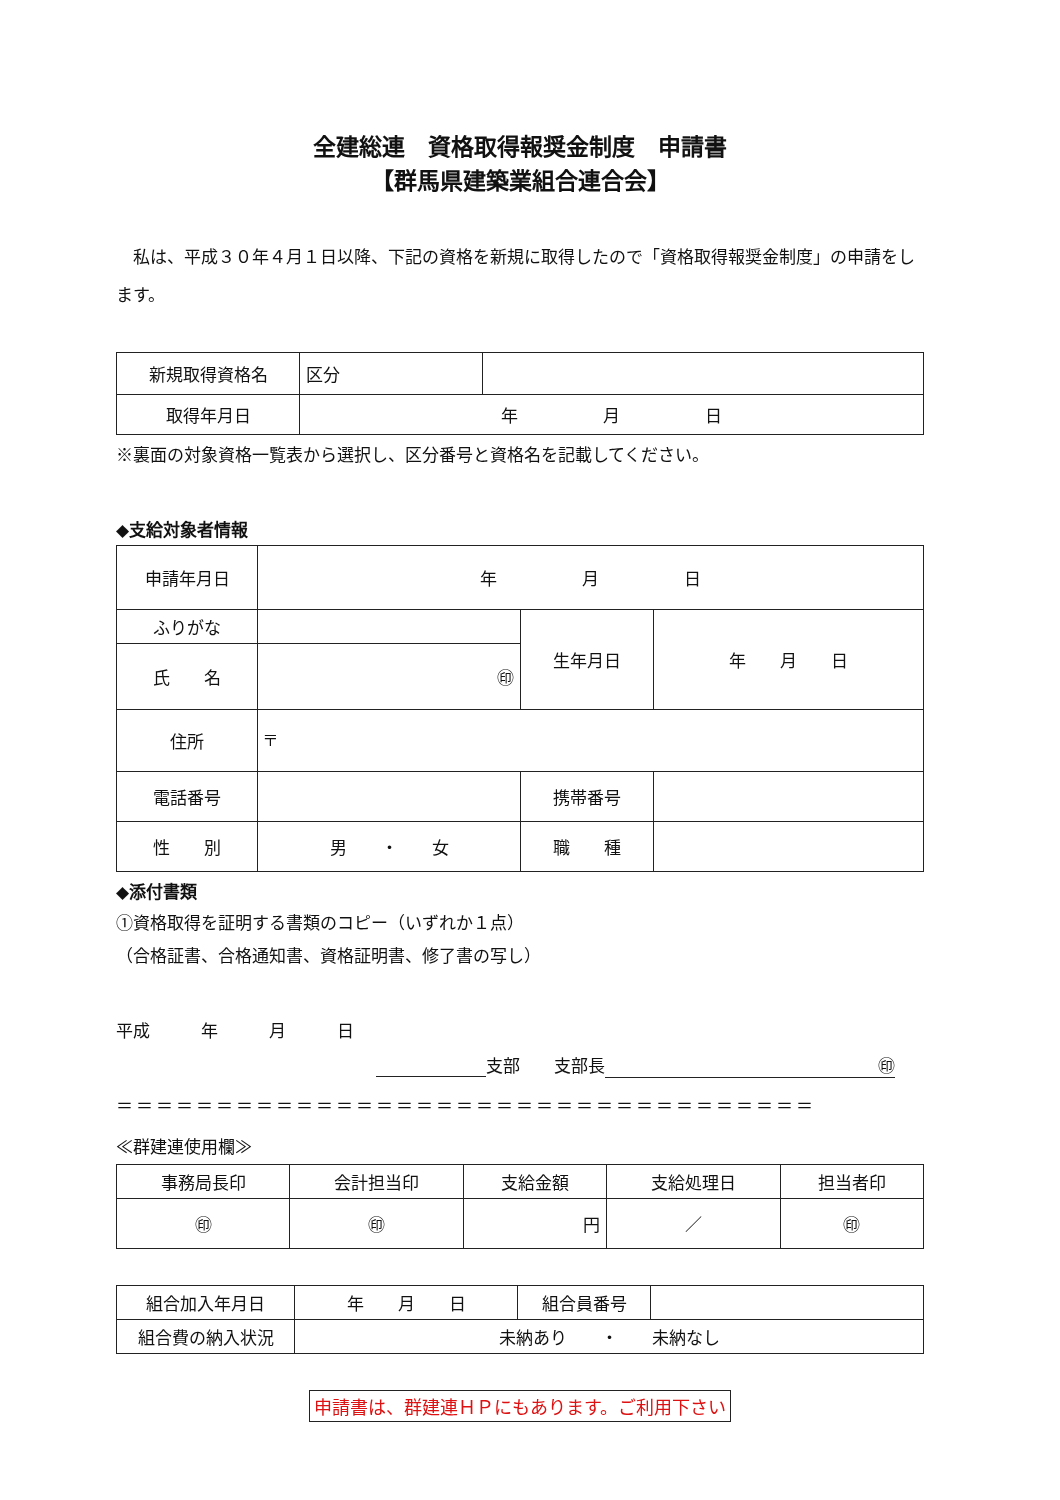全建総連　資格取得報奨金制度　申請書
【群馬県建築業組合連合会】
私は、平成３０年４月１日以降、下記の資格を新規に取得したので「資格取得報奨金制度」の申請をします。
| 新規取得資格名 | 区分 | |
| 取得年月日 | 年 月 日 | |
※裏面の対象資格一覧表から選択し、区分番号と資格名を記載してください。
◆支給対象者情報
| 申請年月日 | 年 月 日 | | |
| ふりがな | | 生年月日 | 年 月 日 |
| 氏 名 | ㊞ | | |
| 住所 | 〒 | | |
| 電話番号 | | 携帯番号 | |
| 性 別 | 男 ・ 女 | 職 種 | |
◆添付書類
①資格取得を証明する書類のコピー（いずれか１点）
（合格証書、合格通知書、資格証明書、修了書の写し）
平成　　　年　　　月　　　日
支部　　支部長 ㊞
＝＝＝＝＝＝＝＝＝＝＝＝＝＝＝＝＝＝＝＝＝＝＝＝＝＝＝＝＝＝＝＝＝＝＝
≪群建連使用欄≫
| 事務局長印 | 会計担当印 | 支給金額 | 支給処理日 | 担当者印 |
| ㊞ | ㊞ | 円 | ／ | ㊞ |
| 組合加入年月日 | 年 月 日 | 組合員番号 | |
| 組合費の納入状況 | 未納あり ・ 未納なし | | |
申請書は、群建連ＨＰにもあります。ご利用下さい